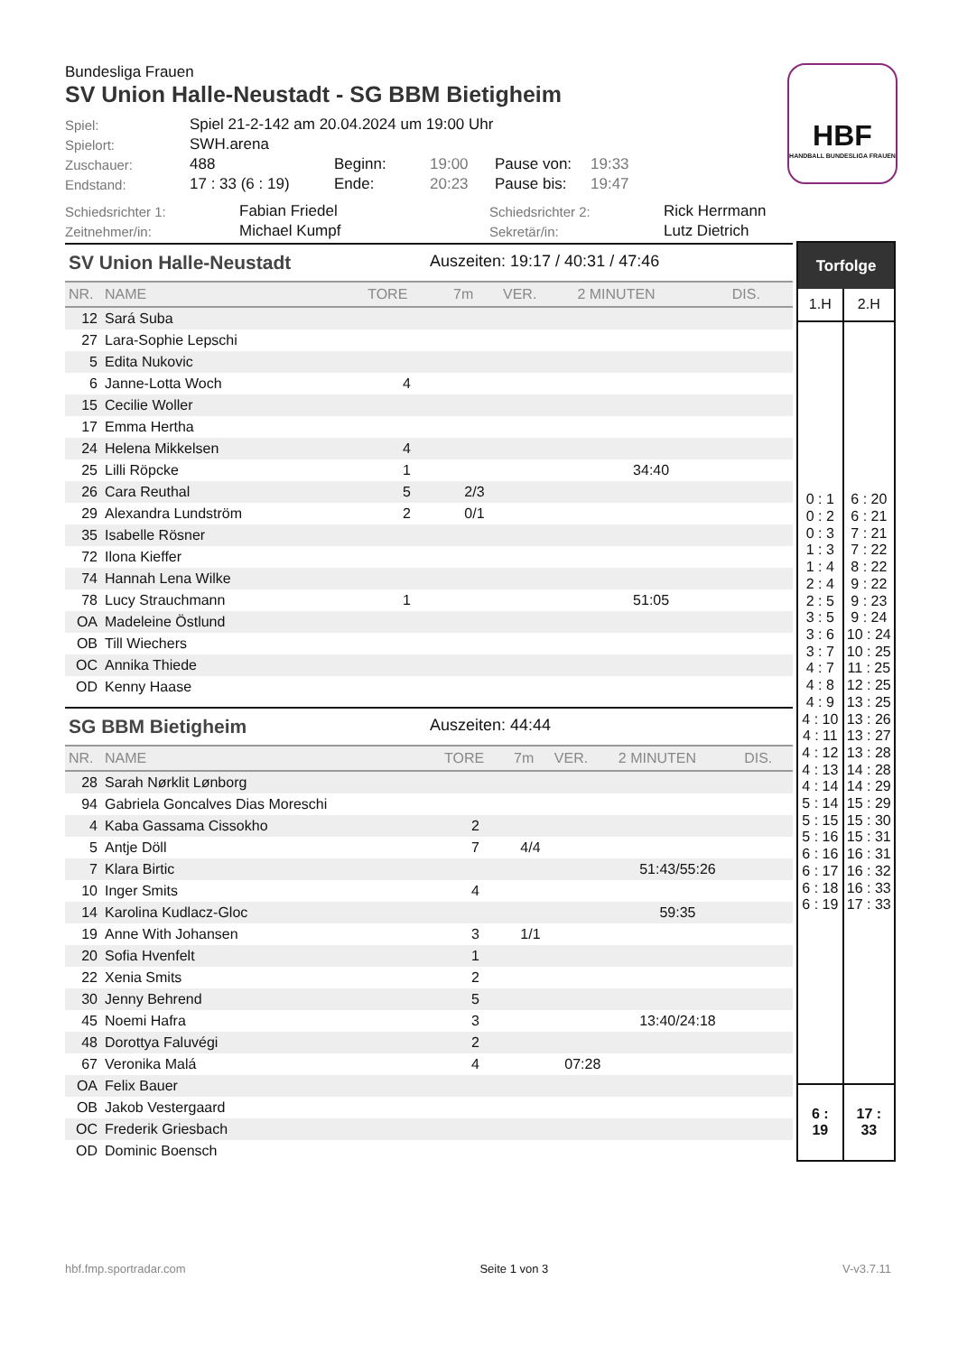Bundesliga Frauen
SV Union Halle-Neustadt - SG BBM Bietigheim
| Spiel: | Spiel 21-2-142 am 20.04.2024 um 19:00 Uhr | | | | |
| Spielort: | SWH.arena | | | | |
| Zuschauer: | 488 | Beginn: | 19:00 | Pause von: | 19:33 |
| Endstand: | 17 : 33 (6 : 19) | Ende: | 20:23 | Pause bis: | 19:47 |
| Schiedsrichter 1: | Fabian Friedel | Schiedsrichter 2: | Rick Herrmann |
| Zeitnehmer/in: | Michael Kumpf | Sekretär/in: | Lutz Dietrich |
HBF
HANDBALL BUNDESLIGA FRAUEN
SV Union Halle-Neustadt Auszeiten: 19:17 / 40:31 / 47:46
| NR. | NAME | TORE | 7m | VER. | 2 MINUTEN | DIS. |
| --- | --- | --- | --- | --- | --- | --- |
| 12 | Sará Suba | | | | | |
| 27 | Lara-Sophie Lepschi | | | | | |
| 5 | Edita Nukovic | | | | | |
| 6 | Janne-Lotta Woch | 4 | | | | |
| 15 | Cecilie Woller | | | | | |
| 17 | Emma Hertha | | | | | |
| 24 | Helena Mikkelsen | 4 | | | | |
| 25 | Lilli Röpcke | 1 | | | 34:40 | |
| 26 | Cara Reuthal | 5 | 2/3 | | | |
| 29 | Alexandra Lundström | 2 | 0/1 | | | |
| 35 | Isabelle Rösner | | | | | |
| 72 | Ilona Kieffer | | | | | |
| 74 | Hannah Lena Wilke | | | | | |
| 78 | Lucy Strauchmann | 1 | | | 51:05 | |
| OA | Madeleine Östlund | | | | | |
| OB | Till Wiechers | | | | | |
| OC | Annika Thiede | | | | | |
| OD | Kenny Haase | | | | | |
SG BBM Bietigheim Auszeiten: 44:44
| NR. | NAME | TORE | 7m | VER. | 2 MINUTEN | DIS. |
| --- | --- | --- | --- | --- | --- | --- |
| 28 | Sarah Nørklit Lønborg | | | | | |
| 94 | Gabriela Goncalves Dias Moreschi | | | | | |
| 4 | Kaba Gassama Cissokho | 2 | | | | |
| 5 | Antje Döll | 7 | 4/4 | | | |
| 7 | Klara Birtic | | | | 51:43/55:26 | |
| 10 | Inger Smits | 4 | | | | |
| 14 | Karolina Kudlacz-Gloc | | | | 59:35 | |
| 19 | Anne With Johansen | 3 | 1/1 | | | |
| 20 | Sofia Hvenfelt | 1 | | | | |
| 22 | Xenia Smits | 2 | | | | |
| 30 | Jenny Behrend | 5 | | | | |
| 45 | Noemi Hafra | 3 | | | 13:40/24:18 | |
| 48 | Dorottya Faluvégi | 2 | | | | |
| 67 | Veronika Malá | 4 | | 07:28 | | |
| OA | Felix Bauer | | | | | |
| OB | Jakob Vestergaard | | | | | |
| OC | Frederik Griesbach | | | | | |
| OD | Dominic Boensch | | | | | |
| Torfolge | |
| --- | --- |
| 1.H | 2.H |
| 0 : 1 0 : 2 0 : 3 1 : 3 1 : 4 2 : 4 2 : 5 3 : 5 3 : 6 3 : 7 4 : 7 4 : 8 4 : 9 4 : 10 4 : 11 4 : 12 4 : 13 4 : 14 5 : 14 5 : 15 5 : 16 6 : 16 6 : 17 6 : 18 6 : 19 | 6 : 20 6 : 21 7 : 21 7 : 22 8 : 22 9 : 22 9 : 23 9 : 24 10 : 24 10 : 25 11 : 25 12 : 25 13 : 25 13 : 26 13 : 27 13 : 28 14 : 28 14 : 29 15 : 29 15 : 30 15 : 31 16 : 31 16 : 32 16 : 33 17 : 33 |
| 6 : 19 | 17 : 33 |
hbf.fmp.sportradar.com Seite 1 von 3 V-v3.7.11